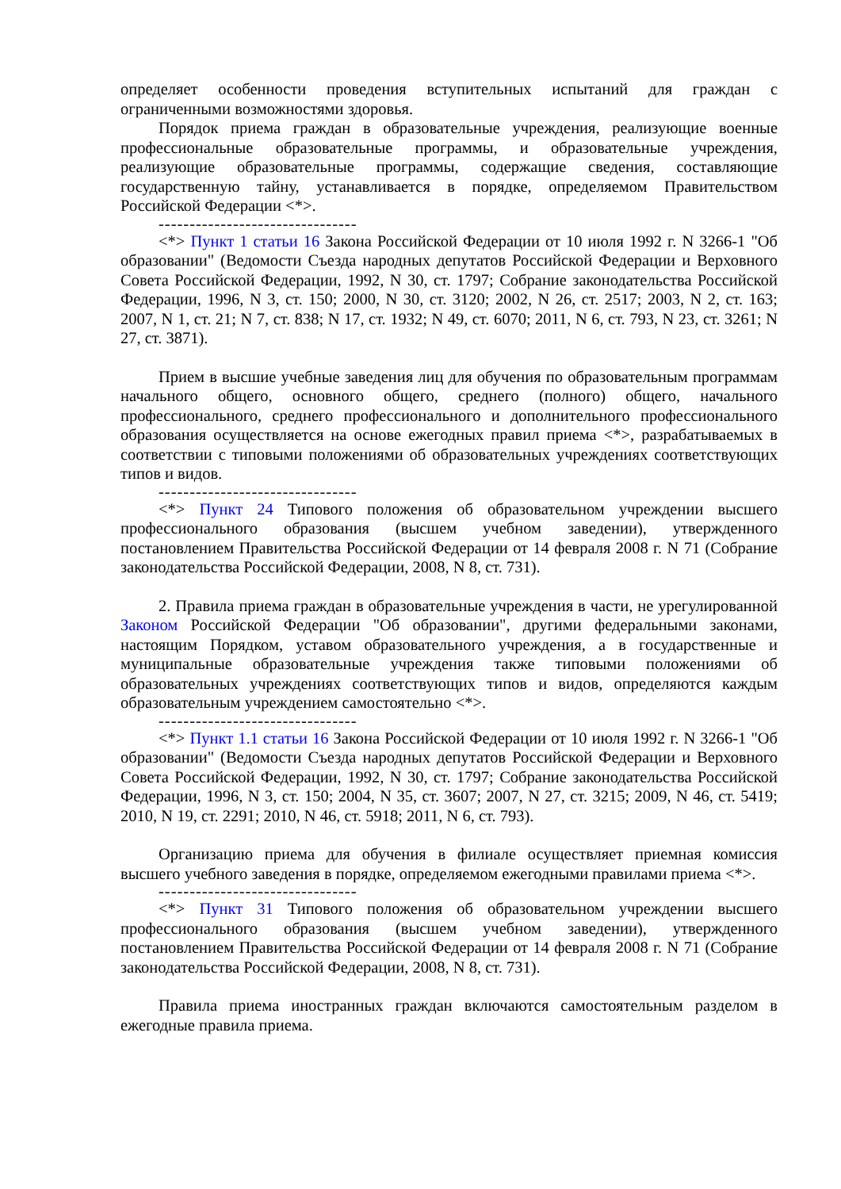определяет особенности проведения вступительных испытаний для граждан с ограниченными возможностями здоровья.
Порядок приема граждан в образовательные учреждения, реализующие военные профессиональные образовательные программы, и образовательные учреждения, реализующие образовательные программы, содержащие сведения, составляющие государственную тайну, устанавливается в порядке, определяемом Правительством Российской Федерации <*>.
--------------------------------
<*> Пункт 1 статьи 16 Закона Российской Федерации от 10 июля 1992 г. N 3266-1 "Об образовании" (Ведомости Съезда народных депутатов Российской Федерации и Верховного Совета Российской Федерации, 1992, N 30, ст. 1797; Собрание законодательства Российской Федерации, 1996, N 3, ст. 150; 2000, N 30, ст. 3120; 2002, N 26, ст. 2517; 2003, N 2, ст. 163; 2007, N 1, ст. 21; N 7, ст. 838; N 17, ст. 1932; N 49, ст. 6070; 2011, N 6, ст. 793, N 23, ст. 3261; N 27, ст. 3871).
Прием в высшие учебные заведения лиц для обучения по образовательным программам начального общего, основного общего, среднего (полного) общего, начального профессионального, среднего профессионального и дополнительного профессионального образования осуществляется на основе ежегодных правил приема <*>, разрабатываемых в соответствии с типовыми положениями об образовательных учреждениях соответствующих типов и видов.
--------------------------------
<*> Пункт 24 Типового положения об образовательном учреждении высшего профессионального образования (высшем учебном заведении), утвержденного постановлением Правительства Российской Федерации от 14 февраля 2008 г. N 71 (Собрание законодательства Российской Федерации, 2008, N 8, ст. 731).
2. Правила приема граждан в образовательные учреждения в части, не урегулированной Законом Российской Федерации "Об образовании", другими федеральными законами, настоящим Порядком, уставом образовательного учреждения, а в государственные и муниципальные образовательные учреждения также типовыми положениями об образовательных учреждениях соответствующих типов и видов, определяются каждым образовательным учреждением самостоятельно <*>.
--------------------------------
<*> Пункт 1.1 статьи 16 Закона Российской Федерации от 10 июля 1992 г. N 3266-1 "Об образовании" (Ведомости Съезда народных депутатов Российской Федерации и Верховного Совета Российской Федерации, 1992, N 30, ст. 1797; Собрание законодательства Российской Федерации, 1996, N 3, ст. 150; 2004, N 35, ст. 3607; 2007, N 27, ст. 3215; 2009, N 46, ст. 5419; 2010, N 19, ст. 2291; 2010, N 46, ст. 5918; 2011, N 6, ст. 793).
Организацию приема для обучения в филиале осуществляет приемная комиссия высшего учебного заведения в порядке, определяемом ежегодными правилами приема <*>.
--------------------------------
<*> Пункт 31 Типового положения об образовательном учреждении высшего профессионального образования (высшем учебном заведении), утвержденного постановлением Правительства Российской Федерации от 14 февраля 2008 г. N 71 (Собрание законодательства Российской Федерации, 2008, N 8, ст. 731).
Правила приема иностранных граждан включаются самостоятельным разделом в ежегодные правила приема.